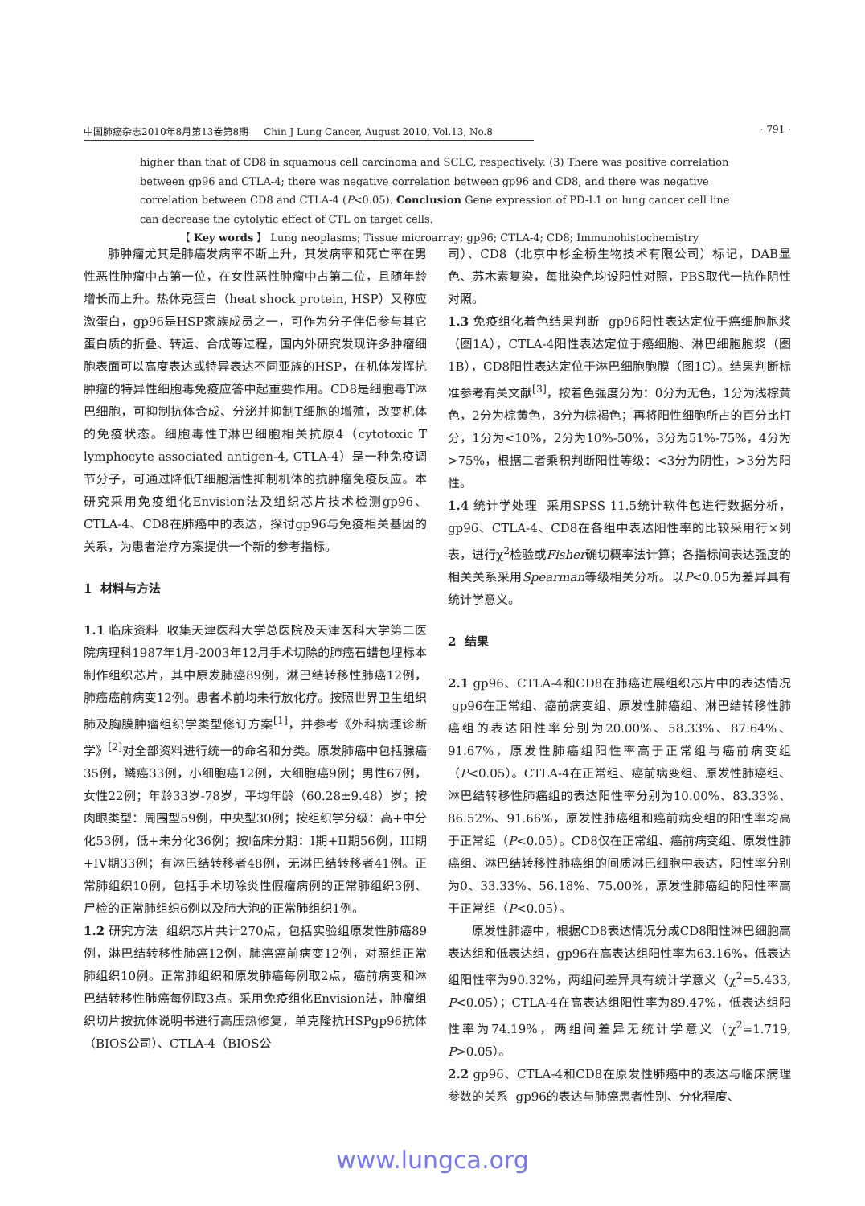中国肺癌杂志2010年8月第13卷第8期 Chin J Lung Cancer, August 2010, Vol.13, No.8 · 791 ·
higher than that of CD8 in squamous cell carcinoma and SCLC, respectively. (3) There was positive correlation between gp96 and CTLA-4; there was negative correlation between gp96 and CD8, and there was negative correlation between CD8 and CTLA-4 (P<0.05). Conclusion Gene expression of PD-L1 on lung cancer cell line can decrease the cytolytic effect of CTL on target cells.
【 Key words 】 Lung neoplasms; Tissue microarray; gp96; CTLA-4; CD8; Immunohistochemistry
肺肿瘤尤其是肺癌发病率不断上升，其发病率和死亡率在男性恶性肿瘤中占第一位，在女性恶性肿瘤中占第二位，且随年龄增长而上升。热休克蛋白（heat shock protein, HSP）又称应激蛋白，gp96是HSP家族成员之一，可作为分子伴侣参与其它蛋白质的折叠、转运、合成等过程，国内外研究发现许多肿瘤细胞表面可以高度表达或特异表达不同亚族的HSP，在机体发挥抗肿瘤的特异性细胞毒免疫应答中起重要作用。CD8是细胞毒T淋巴细胞，可抑制抗体合成、分泌并抑制T细胞的增殖，改变机体的免疫状态。细胞毒性T淋巴细胞相关抗原4（cytotoxic T lymphocyte associated antigen-4, CTLA-4）是一种免疫调节分子，可通过降低T细胞活性抑制机体的抗肿瘤免疫反应。本研究采用免疫组化Envision法及组织芯片技术检测gp96、CTLA-4、CD8在肺癌中的表达，探讨gp96与免疫相关基因的关系，为患者治疗方案提供一个新的参考指标。
1 材料与方法
1.1 临床资料 收集天津医科大学总医院及天津医科大学第二医院病理科1987年1月-2003年12月手术切除的肺癌石蜡包埋标本制作组织芯片，其中原发肺癌89例，淋巴结转移性肺癌12例，肺癌癌前病变12例。患者术前均未行放化疗。按照世界卫生组织肺及胸膜肿瘤组织学类型修订方案<sup>[1]</sup>，并参考《外科病理诊断学》<sup>[2]</sup>对全部资料进行统一的命名和分类。原发肺癌中包括腺癌35例，鳞癌33例，小细胞癌12例，大细胞癌9例；男性67例，女性22例；年龄33岁-78岁，平均年龄（60.28±9.48）岁；按肉眼类型：周围型59例，中央型30例；按组织学分级：高+中分化53例，低+未分化36例；按临床分期：I期+II期56例，III期+IV期33例；有淋巴结转移者48例，无淋巴结转移者41例。正常肺组织10例，包括手术切除炎性假瘤病例的正常肺组织3例、尸检的正常肺组织6例以及肺大泡的正常肺组织1例。
1.2 研究方法 组织芯片共计270点，包括实验组原发性肺癌89例，淋巴结转移性肺癌12例，肺癌癌前病变12例，对照组正常肺组织10例。正常肺组织和原发肺癌每例取2点，癌前病变和淋巴结转移性肺癌每例取3点。采用免疫组化Envision法，肿瘤组织切片按抗体说明书进行高压热修复，单克隆抗HSPgp96抗体（BIOS公司）、CTLA-4（BIOS公
司）、CD8（北京中杉金桥生物技术有限公司）标记，DAB显色、苏木素复染，每批染色均设阳性对照，PBS取代一抗作阴性对照。
1.3 免疫组化着色结果判断 gp96阳性表达定位于癌细胞胞浆（图1A），CTLA-4阳性表达定位于癌细胞、淋巴细胞胞浆（图1B），CD8阳性表达定位于淋巴细胞胞膜（图1C）。结果判断标准参考有关文献<sup>[3]</sup>，按着色强度分为：0分为无色，1分为浅棕黄色，2分为棕黄色，3分为棕褐色；再将阳性细胞所占的百分比打分，1分为<10%，2分为10%-50%，3分为51%-75%，4分为>75%，根据二者乘积判断阳性等级：<3分为阴性，>3分为阳性。
1.4 统计学处理 采用SPSS 11.5统计软件包进行数据分析，gp96、CTLA-4、CD8在各组中表达阳性率的比较采用行×列表，进行χ<sup>2</sup>检验或Fisher确切概率法计算；各指标间表达强度的相关关系采用Spearman等级相关分析。以P<0.05为差异具有统计学意义。
2 结果
2.1 gp96、CTLA-4和CD8在肺癌进展组织芯片中的表达情况 gp96在正常组、癌前病变组、原发性肺癌组、淋巴结转移性肺癌组的表达阳性率分别为20.00%、58.33%、87.64%、91.67%，原发性肺癌组阳性率高于正常组与癌前病变组（P<0.05）。CTLA-4在正常组、癌前病变组、原发性肺癌组、淋巴结转移性肺癌组的表达阳性率分别为10.00%、83.33%、86.52%、91.66%，原发性肺癌组和癌前病变组的阳性率均高于正常组（P<0.05）。CD8仅在正常组、癌前病变组、原发性肺癌组、淋巴结转移性肺癌组的间质淋巴细胞中表达，阳性率分别为0、33.33%、56.18%、75.00%，原发性肺癌组的阳性率高于正常组（P<0.05）。
原发性肺癌中，根据CD8表达情况分成CD8阳性淋巴细胞高表达组和低表达组，gp96在高表达组阳性率为63.16%，低表达组阳性率为90.32%，两组间差异具有统计学意义（χ<sup>2</sup>=5.433, P<0.05）；CTLA-4在高表达组阳性率为89.47%，低表达组阳性率为74.19%，两组间差异无统计学意义（χ<sup>2</sup>=1.719, P>0.05）。
2.2 gp96、CTLA-4和CD8在原发性肺癌中的表达与临床病理参数的关系 gp96的表达与肺癌患者性别、分化程度、
www.lungca.org